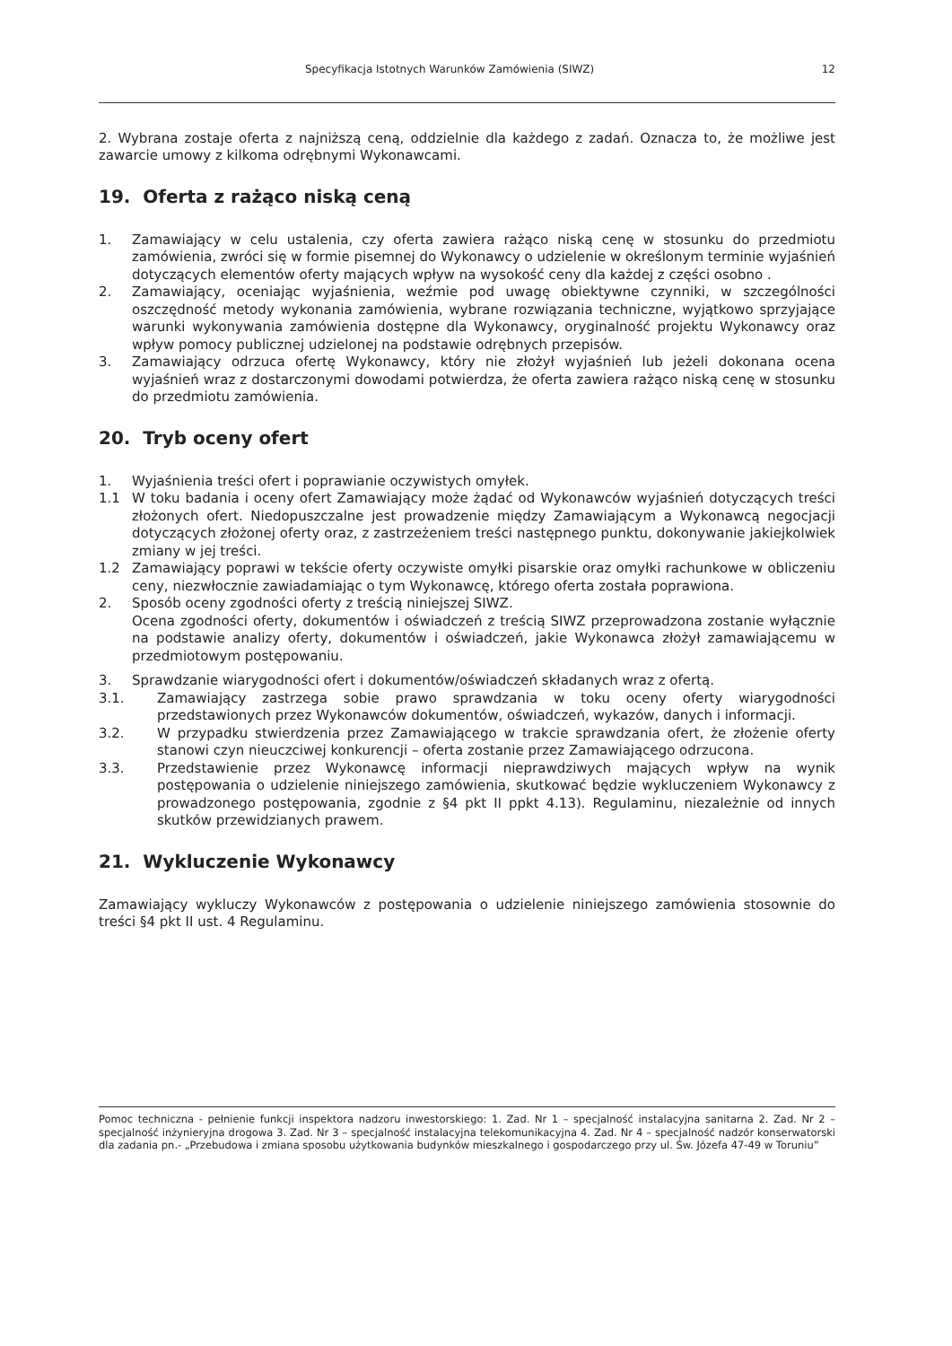Specyfikacja Istotnych Warunków Zamówienia (SIWZ) 12
2. Wybrana zostaje oferta z najniższą ceną, oddzielnie dla każdego z zadań. Oznacza to, że możliwe jest zawarcie umowy z kilkoma odrębnymi Wykonawcami.
19. Oferta z rażąco niską ceną
1. Zamawiający w celu ustalenia, czy oferta zawiera rażąco niską cenę w stosunku do przedmiotu zamówienia, zwróci się w formie pisemnej do Wykonawcy o udzielenie w określonym terminie wyjaśnień dotyczących elementów oferty mających wpływ na wysokość ceny dla każdej z części osobno .
2. Zamawiający, oceniając wyjaśnienia, weźmie pod uwagę obiektywne czynniki, w szczególności oszczędność metody wykonania zamówienia, wybrane rozwiązania techniczne, wyjątkowo sprzyjające warunki wykonywania zamówienia dostępne dla Wykonawcy, oryginalność projektu Wykonawcy oraz wpływ pomocy publicznej udzielonej na podstawie odrębnych przepisów.
3. Zamawiający odrzuca ofertę Wykonawcy, który nie złożył wyjaśnień lub jeżeli dokonana ocena wyjaśnień wraz z dostarczonymi dowodami potwierdza, że oferta zawiera rażąco niską cenę w stosunku do przedmiotu zamówienia.
20. Tryb oceny ofert
1. Wyjaśnienia treści ofert i poprawianie oczywistych omyłek.
1.1 W toku badania i oceny ofert Zamawiający może żądać od Wykonawców wyjaśnień dotyczących treści złożonych ofert. Niedopuszczalne jest prowadzenie między Zamawiającym a Wykonawcą negocjacji dotyczących złożonej oferty oraz, z zastrzeżeniem treści następnego punktu, dokonywanie jakiejkolwiek zmiany w jej treści.
1.2 Zamawiający poprawi w tekście oferty oczywiste omyłki pisarskie oraz omyłki rachunkowe w obliczeniu ceny, niezwłocznie zawiadamiając o tym Wykonawcę, którego oferta została poprawiona.
2. Sposób oceny zgodności oferty z treścią niniejszej SIWZ.
Ocena zgodności oferty, dokumentów i oświadczeń z treścią SIWZ przeprowadzona zostanie wyłącznie na podstawie analizy oferty, dokumentów i oświadczeń, jakie Wykonawca złożył zamawiającemu w przedmiotowym postępowaniu.
3. Sprawdzanie wiarygodności ofert i dokumentów/oświadczeń składanych wraz z ofertą.
3.1. Zamawiający zastrzega sobie prawo sprawdzania w toku oceny oferty wiarygodności przedstawionych przez Wykonawców dokumentów, oświadczeń, wykazów, danych i informacji.
3.2. W przypadku stwierdzenia przez Zamawiającego w trakcie sprawdzania ofert, że złożenie oferty stanowi czyn nieuczciwej konkurencji – oferta zostanie przez Zamawiającego odrzucona.
3.3. Przedstawienie przez Wykonawcę informacji nieprawdziwych mających wpływ na wynik postępowania o udzielenie niniejszego zamówienia, skutkować będzie wykluczeniem Wykonawcy z prowadzonego postępowania, zgodnie z §4 pkt II ppkt 4.13). Regulaminu, niezależnie od innych skutków przewidzianych prawem.
21. Wykluczenie Wykonawcy
Zamawiający wykluczy Wykonawców z postępowania o udzielenie niniejszego zamówienia stosownie do treści §4 pkt II ust. 4 Regulaminu.
Pomoc techniczna - pełnienie funkcji inspektora nadzoru inwestorskiego: 1. Zad. Nr 1 – specjalność instalacyjna sanitarna 2. Zad. Nr 2 – specjalność inżynieryjna drogowa 3. Zad. Nr 3 – specjalność instalacyjna telekomunikacyjna 4. Zad. Nr 4 – specjalność nadzór konserwatorski dla zadania pn.- „Przebudowa i zmiana sposobu użytkowania budynków mieszkalnego i gospodarczego przy ul. Św. Józefa 47-49 w Toruniu”